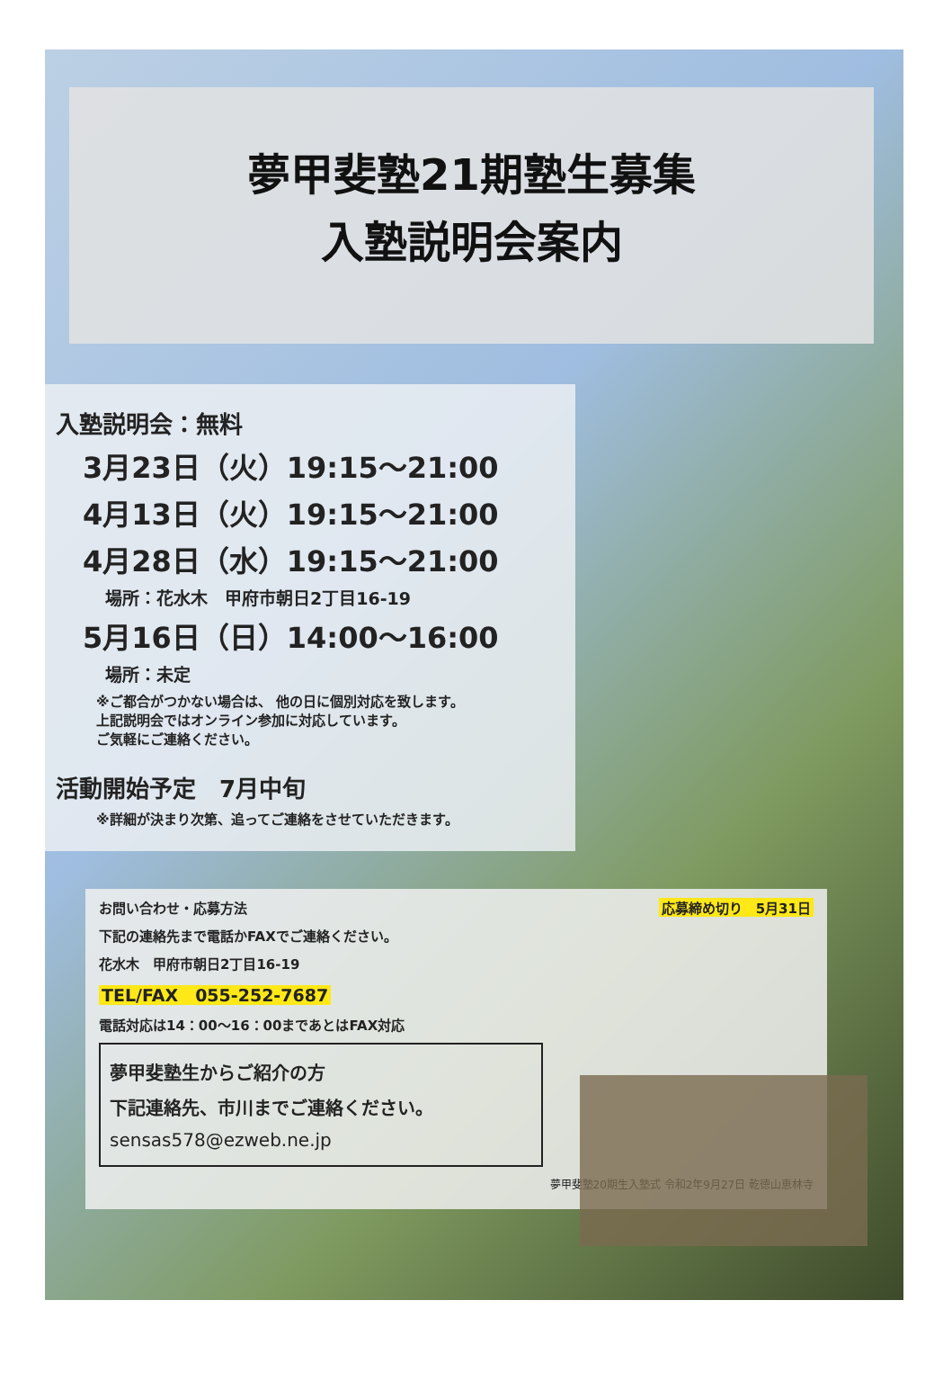夢甲斐塾21期塾生募集
入塾説明会案内
入塾説明会：無料
3月23日（火）19:15～21:00
4月13日（火）19:15～21:00
4月28日（水）19:15～21:00
場所：花水木　甲府市朝日2丁目16-19
5月16日（日）14:00～16:00
場所：未定
※ご都合がつかない場合は、 他の日に個別対応を致します。
上記説明会ではオンライン参加に対応しています。
ご気軽にご連絡ください。
活動開始予定　7月中旬
※詳細が決まり次第、追ってご連絡をさせていただきます。
お問い合わせ・応募方法 応募締め切り　5月31日
下記の連絡先まで電話かFAXでご連絡ください。
花水木　甲府市朝日2丁目16-19
TEL/FAX　055-252-7687
電話対応は14：00～16：00まであとはFAX対応
夢甲斐塾生からご紹介の方
下記連絡先、市川までご連絡ください。
sensas578@ezweb.ne.jp
夢甲斐塾20期生入塾式 令和2年9月27日 乾徳山恵林寺